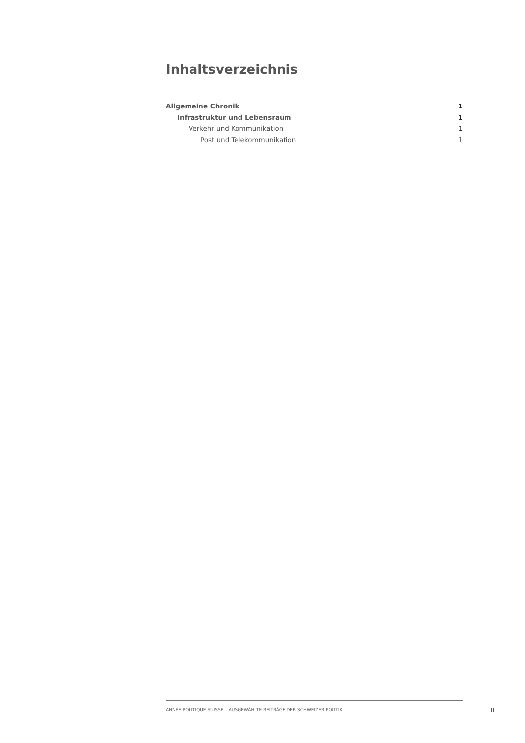Inhaltsverzeichnis
Allgemeine Chronik 1
Infrastruktur und Lebensraum 1
Verkehr und Kommunikation 1
Post und Telekommunikation 1
ANNÉE POLITIQUE SUISSE – AUSGEWÄHLTE BEITRÄGE DER SCHWEIZER POLITIK
II